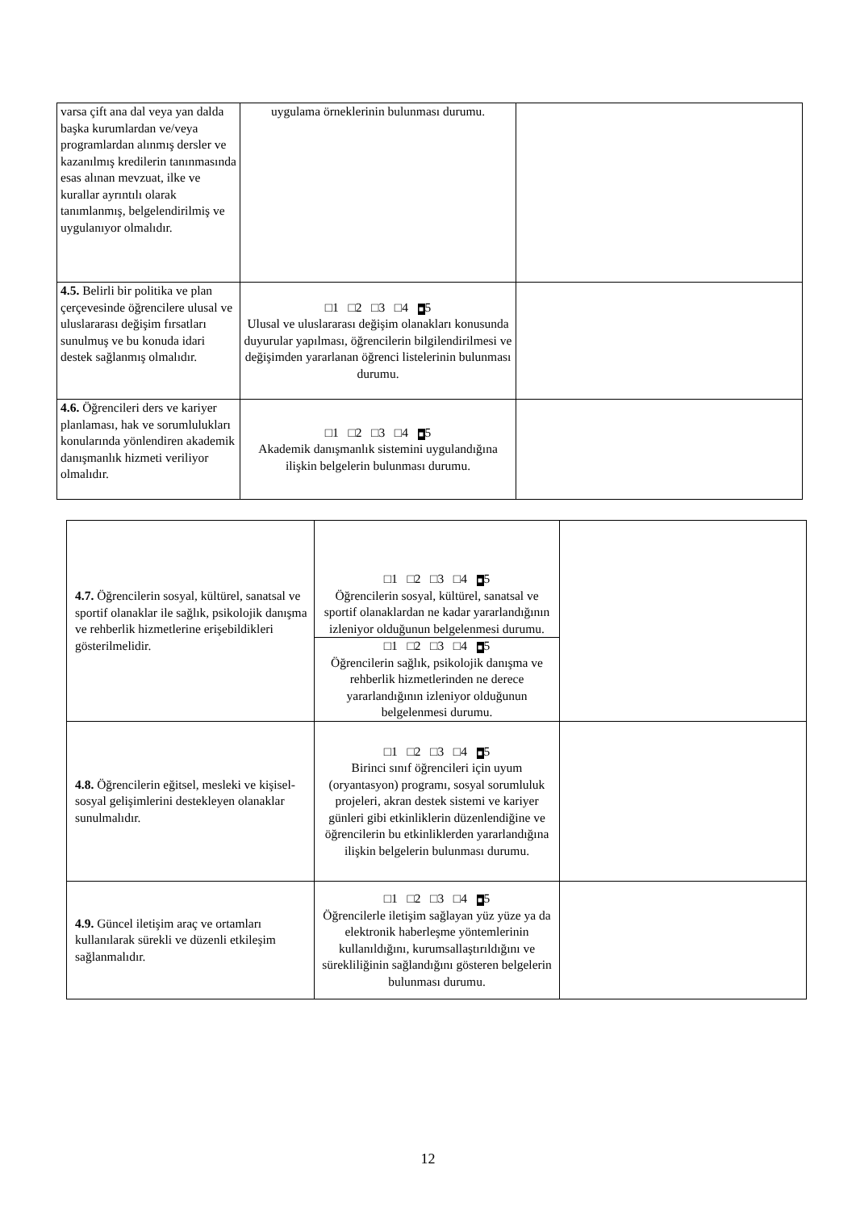| varsa çift ana dal veya yan dalda başka kurumlardan ve/veya programlardan alınmış dersler ve kazanılmış kredilerin tanınmasında esas alınan mevzuat, ilke ve kurallar ayrıntılı olarak tanımlanmış, belgelendirilmiş ve uygulanıyor olmalıdır. | uygulama örneklerinin bulunması durumu. | |
| 4.5. Belirli bir politika ve plan çerçevesinde öğrencilere ulusal ve uluslararası değişim fırsatları sunulmuş ve bu konuda idari destek sağlanmış olmalıdır. | □1 □2 □3 □4 ■ 5 Ulusal ve uluslararası değişim olanakları konusunda duyurular yapılması, öğrencilerin bilgilendirilmesi ve değişimden yararlanan öğrenci listelerinin bulunması durumu. | |
| 4.6. Öğrencileri ders ve kariyer planlaması, hak ve sorumlulukları konularında yönlendiren akademik danışmanlık hizmeti veriliyor olmalıdır. | □1 □2 □3 □4 ■ 5 Akademik danışmanlık sistemini uygulandığına ilişkin belgelerin bulunması durumu. | |
| 4.7. Öğrencilerin sosyal, kültürel, sanatsal ve sportif olanaklar ile sağlık, psikolojik danışma ve rehberlik hizmetlerine erişebildikleri gösterilmelidir. | □1 □2 □3 □4 ■ 5 Öğrencilerin sosyal, kültürel, sanatsal ve sportif olanaklardan ne kadar yararlandığının izleniyor olduğunun belgelenmesi durumu. | |
| | □1 □2 □3 □4 ■ 5 Öğrencilerin sağlık, psikolojik danışma ve rehberlik hizmetlerinden ne derece yararlandığının izleniyor olduğunun belgelenmesi durumu. | |
| 4.8. Öğrencilerin eğitsel, mesleki ve kişisel-sosyal gelişimlerini destekleyen olanaklar sunulmalıdır. | □1 □2 □3 □4 ■ 5 Birinci sınıf öğrencileri için uyum (oryantasyon) programı, sosyal sorumluluk projeleri, akran destek sistemi ve kariyer günleri gibi etkinliklerin düzenlendiğine ve öğrencilerin bu etkinliklerden yararlandığına ilişkin belgelerin bulunması durumu. | |
| 4.9. Güncel iletişim araç ve ortamları kullanılarak sürekli ve düzenli etkileşim sağlanmalıdır. | □1 □2 □3 □4 ■ 5 Öğrencilerle iletişim sağlayan yüz yüze ya da elektronik haberleşme yöntemlerinin kullanıldığını, kurumsallaştırıldığını ve sürekliliğinin sağlandığını gösteren belgelerin bulunması durumu. | |
12